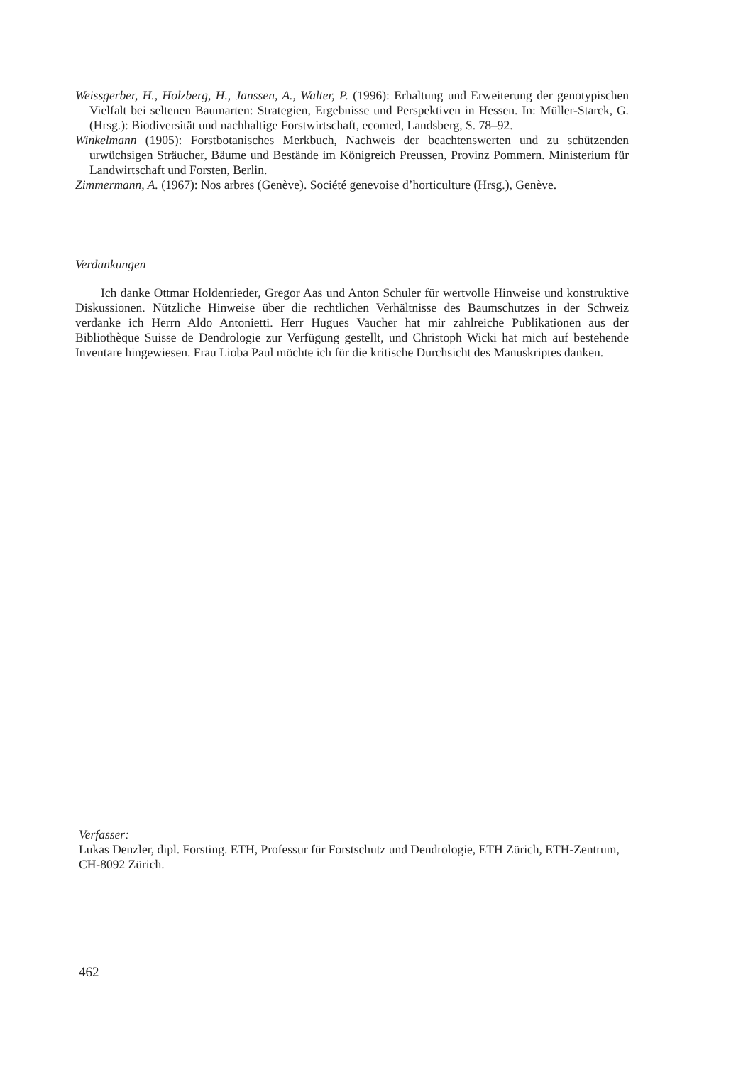Weissgerber, H., Holzberg, H., Janssen, A., Walter, P. (1996): Erhaltung und Erweiterung der genotypischen Vielfalt bei seltenen Baumarten: Strategien, Ergebnisse und Perspektiven in Hessen. In: Müller-Starck, G. (Hrsg.): Biodiversität und nachhaltige Forstwirtschaft, ecomed, Landsberg, S. 78–92.
Winkelmann (1905): Forstbotanisches Merkbuch, Nachweis der beachtenswerten und zu schützenden urwüchsigen Sträucher, Bäume und Bestände im Königreich Preussen, Provinz Pommern. Ministerium für Landwirtschaft und Forsten, Berlin.
Zimmermann, A. (1967): Nos arbres (Genève). Société genevoise d’horticulture (Hrsg.), Genève.
Verdankungen
Ich danke Ottmar Holdenrieder, Gregor Aas und Anton Schuler für wertvolle Hinweise und konstruktive Diskussionen. Nützliche Hinweise über die rechtlichen Verhältnisse des Baumschutzes in der Schweiz verdanke ich Herrn Aldo Antonietti. Herr Hugues Vaucher hat mir zahlreiche Publikationen aus der Bibliothèque Suisse de Dendrologie zur Verfügung gestellt, und Christoph Wicki hat mich auf bestehende Inventare hingewiesen. Frau Lioba Paul möchte ich für die kritische Durchsicht des Manuskriptes danken.
Verfasser:
Lukas Denzler, dipl. Forsting. ETH, Professur für Forstschutz und Dendrologie, ETH Zürich, ETH-Zentrum, CH-8092 Zürich.
462